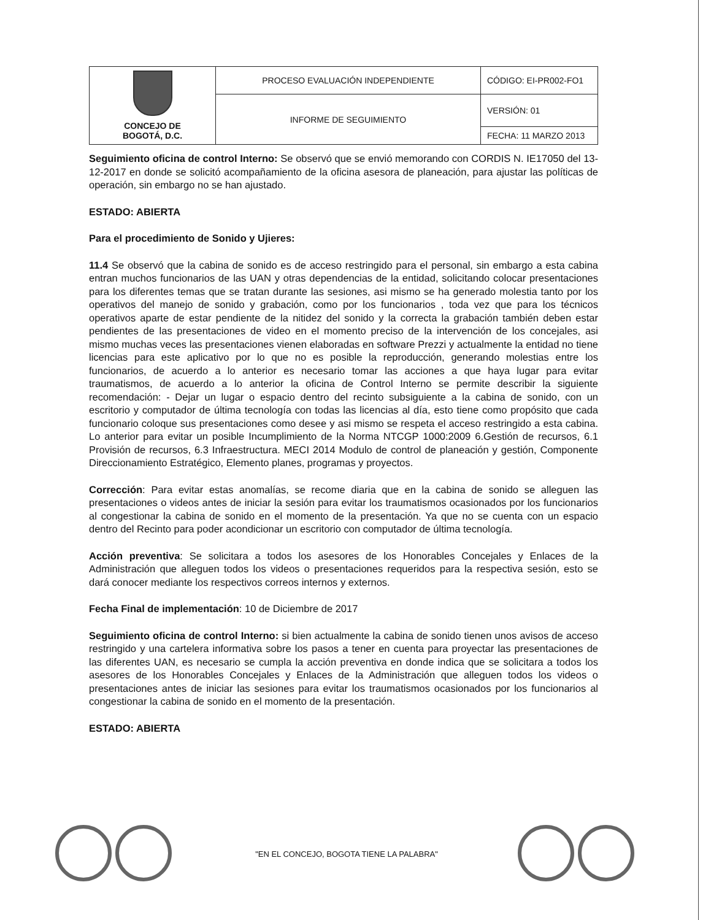| CONCEJO DE BOGOTÁ, D.C. | PROCESO EVALUACIÓN INDEPENDIENTE | CÓDIGO: EI-PR002-FO1 |
| | INFORME DE SEGUIMIENTO | VERSIÓN: 01 |
| | | FECHA: 11 MARZO 2013 |
Seguimiento oficina de control Interno: Se observó que se envió memorando con CORDIS N. IE17050 del 13-12-2017 en donde se solicitó acompañamiento de la oficina asesora de planeación, para ajustar las políticas de operación, sin embargo no se han ajustado.
ESTADO: ABIERTA
Para el procedimiento de Sonido y Ujieres:
11.4 Se observó que la cabina de sonido es de acceso restringido para el personal, sin embargo a esta cabina entran muchos funcionarios de las UAN y otras dependencias de la entidad, solicitando colocar presentaciones para los diferentes temas que se tratan durante las sesiones, asi mismo se ha generado molestia tanto por los operativos del manejo de sonido y grabación, como por los funcionarios , toda vez que para los técnicos operativos aparte de estar pendiente de la nitidez del sonido y la correcta la grabación también deben estar pendientes de las presentaciones de video en el momento preciso de la intervención de los concejales, asi mismo muchas veces las presentaciones vienen elaboradas en software Prezzi y actualmente la entidad no tiene licencias para este aplicativo por lo que no es posible la reproducción, generando molestias entre los funcionarios, de acuerdo a lo anterior es necesario tomar las acciones a que haya lugar para evitar traumatismos, de acuerdo a lo anterior la oficina de Control Interno se permite describir la siguiente recomendación: - Dejar un lugar o espacio dentro del recinto subsiguiente a la cabina de sonido, con un escritorio y computador de última tecnología con todas las licencias al día, esto tiene como propósito que cada funcionario coloque sus presentaciones como desee y asi mismo se respeta el acceso restringido a esta cabina. Lo anterior para evitar un posible Incumplimiento de la Norma NTCGP 1000:2009 6.Gestión de recursos, 6.1 Provisión de recursos, 6.3 Infraestructura. MECI 2014 Modulo de control de planeación y gestión, Componente Direccionamiento Estratégico, Elemento planes, programas y proyectos.
Corrección: Para evitar estas anomalías, se recome diaria que en la cabina de sonido se alleguen las presentaciones o videos antes de iniciar la sesión para evitar los traumatismos ocasionados por los funcionarios al congestionar la cabina de sonido en el momento de la presentación. Ya que no se cuenta con un espacio dentro del Recinto para poder acondicionar un escritorio con computador de última tecnología.
Acción preventiva: Se solicitara a todos los asesores de los Honorables Concejales y Enlaces de la Administración que alleguen todos los videos o presentaciones requeridos para la respectiva sesión, esto se dará conocer mediante los respectivos correos internos y externos.
Fecha Final de implementación: 10 de Diciembre de 2017
Seguimiento oficina de control Interno: si bien actualmente la cabina de sonido tienen unos avisos de acceso restringido y una cartelera informativa sobre los pasos a tener en cuenta para proyectar las presentaciones de las diferentes UAN, es necesario se cumpla la acción preventiva en donde indica que se solicitara a todos los asesores de los Honorables Concejales y Enlaces de la Administración que alleguen todos los videos o presentaciones antes de iniciar las sesiones para evitar los traumatismos ocasionados por los funcionarios al congestionar la cabina de sonido en el momento de la presentación.
ESTADO: ABIERTA
"EN EL CONCEJO, BOGOTA TIENE LA PALABRA"